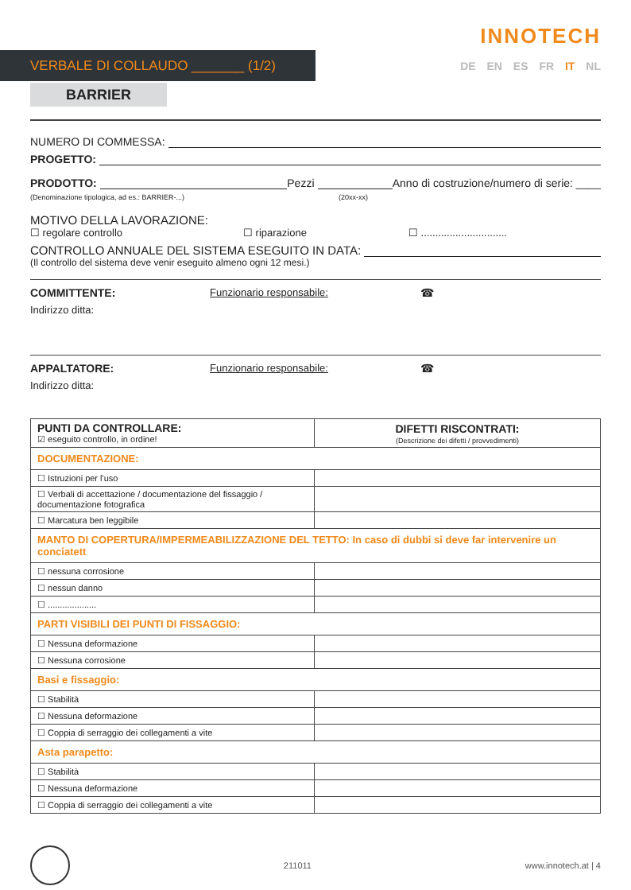VERBALE DI COLLAUDO _______ (1/2)
INNOTECH
DE EN ES FR IT NL
BARRIER
NUMERO DI COMMESSA:
PROGETTO:
PRODOTTO: Pezzi Anno di costruzione/numero di serie: ____
(Denominazione tipologica, ad es.: BARRIER-...) (20xx-xx)
MOTIVO DELLA LAVORAZIONE:
☐ regolare controllo ☐ riparazione ☐ ..............................
CONTROLLO ANNUALE DEL SISTEMA ESEGUITO IN DATA:
(Il controllo del sistema deve venir eseguito almeno ogni 12 mesi.)
COMMITTENTE: Funzionario responsabile: ☎
Indirizzo ditta:
APPALTATORE: Funzionario responsabile: ☎
Indirizzo ditta:
| PUNTI DA CONTROLLARE: ☑ eseguito controllo, in ordine! | DIFETTI RISCONTRATI: (Descrizione dei difetti / provvedimenti) |
| DOCUMENTAZIONE: | |
| ☐ Istruzioni per l'uso | |
| ☐ Verbali di accettazione / documentazione del fissaggio / documentazione fotografica | |
| ☐ Marcatura ben leggibile | |
| MANTO DI COPERTURA/IMPERMEABILIZZAZIONE DEL TETTO: In caso di dubbi si deve far intervenire un conciatett | |
| ☐ nessuna corrosione | |
| ☐ nessun danno | |
| ☐ .................... | |
| PARTI VISIBILI DEI PUNTI DI FISSAGGIO: | |
| ☐ Nessuna deformazione | |
| ☐ Nessuna corrosione | |
| Basi e fissaggio: | |
| ☐ Stabilità | |
| ☐ Nessuna deformazione | |
| ☐ Coppia di serraggio dei collegamenti a vite | |
| Asta parapetto: | |
| ☐ Stabilità | |
| ☐ Nessuna deformazione | |
| ☐ Coppia di serraggio dei collegamenti a vite | |
211011 www.innotech.at | 4